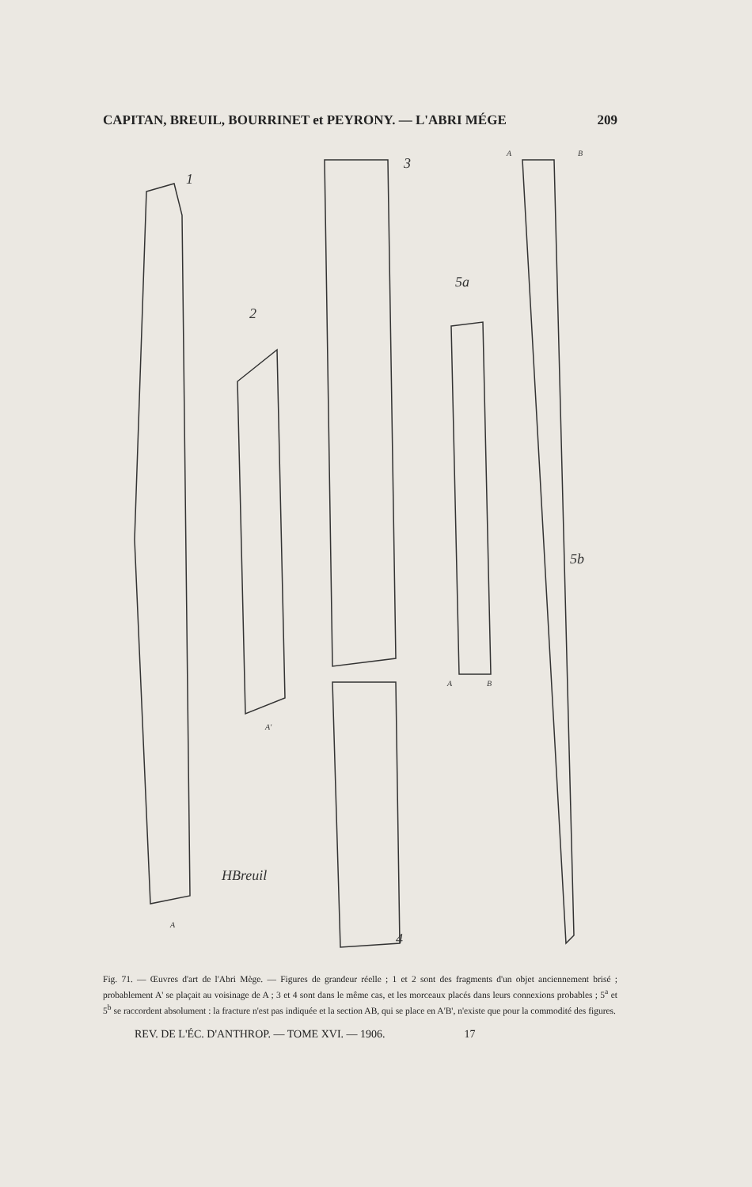CAPITAN, BREUIL, BOURRINET et PEYRONY. — L'ABRI MÉGE 209
1
2
3
4
5a
5b
A
A'
A
B
A
B
HBreuil
Fig. 71. — Œuvres d'art de l'Abri Mège. — Figures de grandeur réelle ; 1 et 2 sont des fragments d'un objet anciennement brisé ; probablement A' se plaçait au voisinage de A ; 3 et 4 sont dans le même cas, et les morceaux placés dans leurs connexions probables ; 5<sup>a</sup> et 5<sup>b</sup> se raccordent absolument : la fracture n'est pas indiquée et la section AB, qui se place en A'B', n'existe que pour la commodité des figures.
REV. DE L'ÉC. D'ANTHROP. — TOME XVI. — 1906. 17